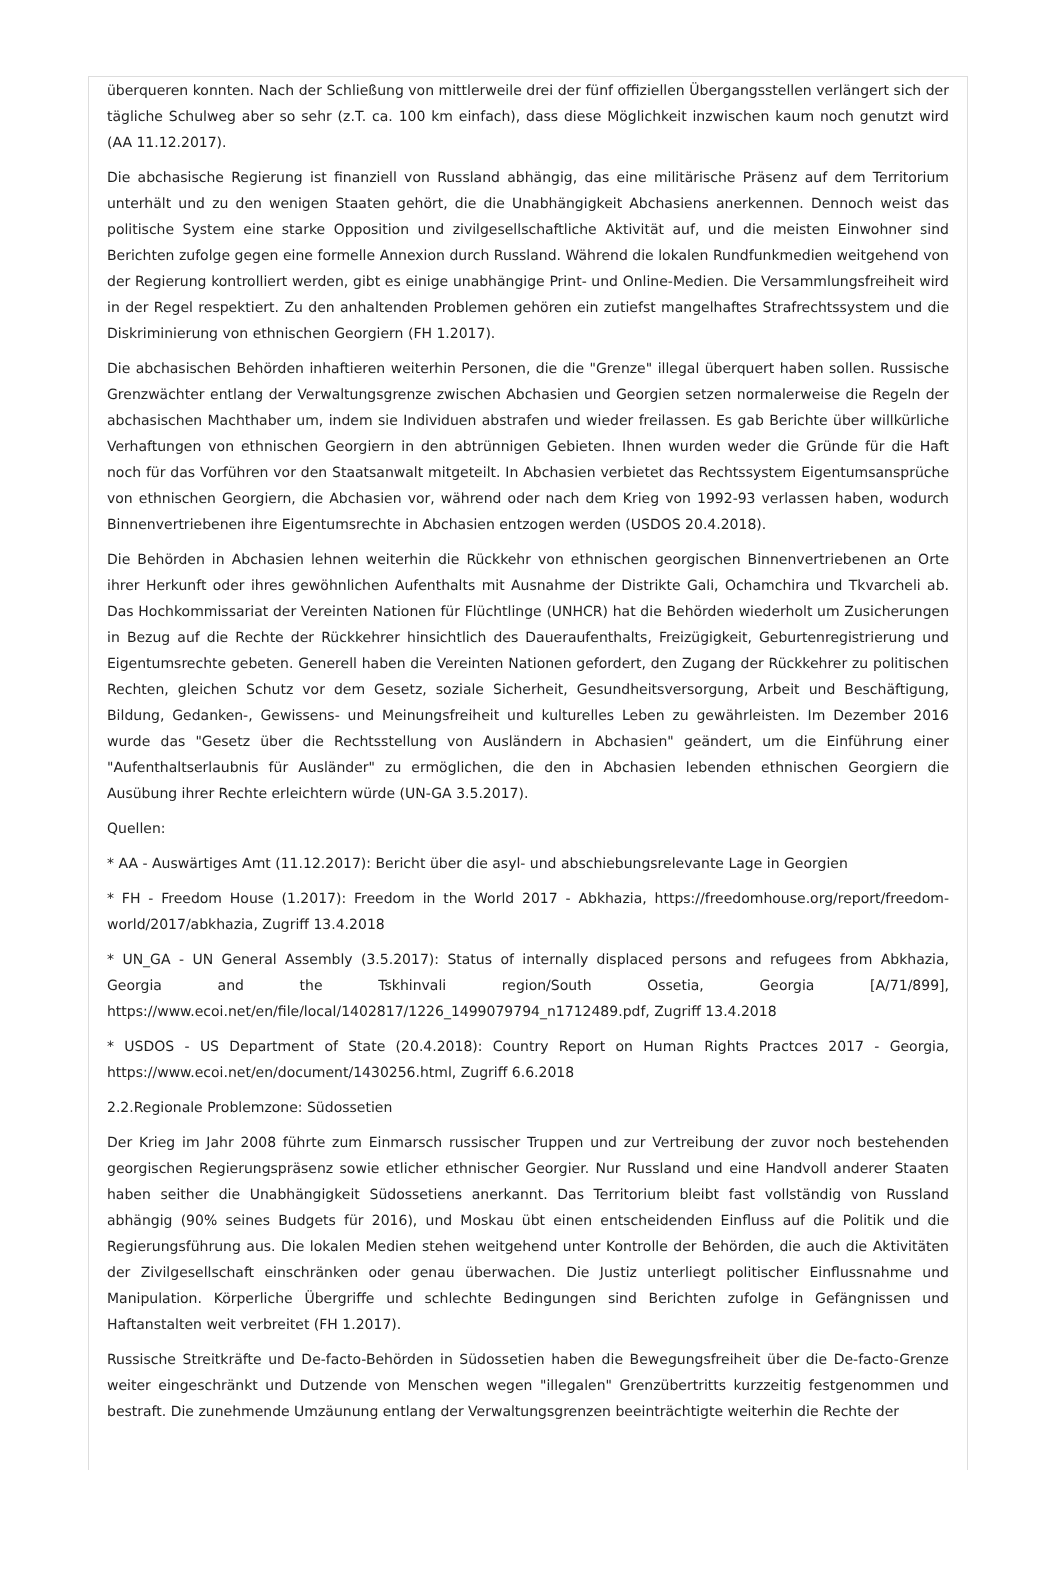überqueren konnten. Nach der Schließung von mittlerweile drei der fünf offiziellen Übergangsstellen verlängert sich der tägliche Schulweg aber so sehr (z.T. ca. 100 km einfach), dass diese Möglichkeit inzwischen kaum noch genutzt wird (AA 11.12.2017).
Die abchasische Regierung ist finanziell von Russland abhängig, das eine militärische Präsenz auf dem Territorium unterhält und zu den wenigen Staaten gehört, die die Unabhängigkeit Abchasiens anerkennen. Dennoch weist das politische System eine starke Opposition und zivilgesellschaftliche Aktivität auf, und die meisten Einwohner sind Berichten zufolge gegen eine formelle Annexion durch Russland. Während die lokalen Rundfunkmedien weitgehend von der Regierung kontrolliert werden, gibt es einige unabhängige Print- und Online-Medien. Die Versammlungsfreiheit wird in der Regel respektiert. Zu den anhaltenden Problemen gehören ein zutiefst mangelhaftes Strafrechtssystem und die Diskriminierung von ethnischen Georgiern (FH 1.2017).
Die abchasischen Behörden inhaftieren weiterhin Personen, die die "Grenze" illegal überquert haben sollen. Russische Grenzwächter entlang der Verwaltungsgrenze zwischen Abchasien und Georgien setzen normalerweise die Regeln der abchasischen Machthaber um, indem sie Individuen abstrafen und wieder freilassen. Es gab Berichte über willkürliche Verhaftungen von ethnischen Georgiern in den abtrünnigen Gebieten. Ihnen wurden weder die Gründe für die Haft noch für das Vorführen vor den Staatsanwalt mitgeteilt. In Abchasien verbietet das Rechtssystem Eigentumsansprüche von ethnischen Georgiern, die Abchasien vor, während oder nach dem Krieg von 1992-93 verlassen haben, wodurch Binnenvertriebenen ihre Eigentumsrechte in Abchasien entzogen werden (USDOS 20.4.2018).
Die Behörden in Abchasien lehnen weiterhin die Rückkehr von ethnischen georgischen Binnenvertriebenen an Orte ihrer Herkunft oder ihres gewöhnlichen Aufenthalts mit Ausnahme der Distrikte Gali, Ochamchira und Tkvarcheli ab. Das Hochkommissariat der Vereinten Nationen für Flüchtlinge (UNHCR) hat die Behörden wiederholt um Zusicherungen in Bezug auf die Rechte der Rückkehrer hinsichtlich des Daueraufenthalts, Freizügigkeit, Geburtenregistrierung und Eigentumsrechte gebeten. Generell haben die Vereinten Nationen gefordert, den Zugang der Rückkehrer zu politischen Rechten, gleichen Schutz vor dem Gesetz, soziale Sicherheit, Gesundheitsversorgung, Arbeit und Beschäftigung, Bildung, Gedanken-, Gewissens- und Meinungsfreiheit und kulturelles Leben zu gewährleisten. Im Dezember 2016 wurde das "Gesetz über die Rechtsstellung von Ausländern in Abchasien" geändert, um die Einführung einer "Aufenthaltserlaubnis für Ausländer" zu ermöglichen, die den in Abchasien lebenden ethnischen Georgiern die Ausübung ihrer Rechte erleichtern würde (UN-GA 3.5.2017).
Quellen:
* AA - Auswärtiges Amt (11.12.2017): Bericht über die asyl- und abschiebungsrelevante Lage in Georgien
* FH - Freedom House (1.2017): Freedom in the World 2017 - Abkhazia, https://freedomhouse.org/report/freedom-world/2017/abkhazia, Zugriff 13.4.2018
* UN_GA - UN General Assembly (3.5.2017): Status of internally displaced persons and refugees from Abkhazia, Georgia and the Tskhinvali region/South Ossetia, Georgia [A/71/899], https://www.ecoi.net/en/file/local/1402817/1226_1499079794_n1712489.pdf, Zugriff 13.4.2018
* USDOS - US Department of State (20.4.2018): Country Report on Human Rights Practces 2017 - Georgia, https://www.ecoi.net/en/document/1430256.html, Zugriff 6.6.2018
2.2.Regionale Problemzone: Südossetien
Der Krieg im Jahr 2008 führte zum Einmarsch russischer Truppen und zur Vertreibung der zuvor noch bestehenden georgischen Regierungspräsenz sowie etlicher ethnischer Georgier. Nur Russland und eine Handvoll anderer Staaten haben seither die Unabhängigkeit Südossetiens anerkannt. Das Territorium bleibt fast vollständig von Russland abhängig (90% seines Budgets für 2016), und Moskau übt einen entscheidenden Einfluss auf die Politik und die Regierungsführung aus. Die lokalen Medien stehen weitgehend unter Kontrolle der Behörden, die auch die Aktivitäten der Zivilgesellschaft einschränken oder genau überwachen. Die Justiz unterliegt politischer Einflussnahme und Manipulation. Körperliche Übergriffe und schlechte Bedingungen sind Berichten zufolge in Gefängnissen und Haftanstalten weit verbreitet (FH 1.2017).
Russische Streitkräfte und De-facto-Behörden in Südossetien haben die Bewegungsfreiheit über die De-facto-Grenze weiter eingeschränkt und Dutzende von Menschen wegen "illegalen" Grenzübertritts kurzzeitig festgenommen und bestraft. Die zunehmende Umzäunung entlang der Verwaltungsgrenzen beeinträchtigte weiterhin die Rechte der